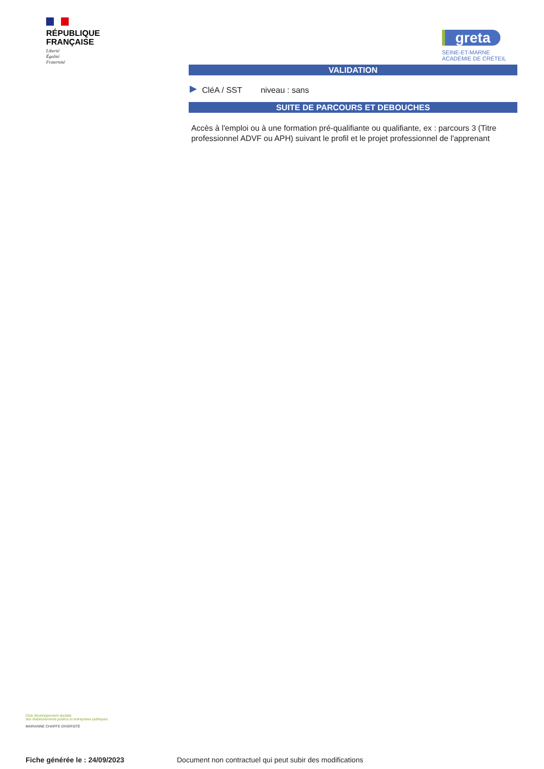RÉPUBLIQUE
FRANÇAISE
Liberté
Égalité
Fraternité
greta
SEINE-ET-MARNE
ACADÉMIE DE CRÉTEIL
VALIDATION
CléA / SST niveau : sans
SUITE DE PARCOURS ET DEBOUCHES
Accès à l'emploi ou à une formation pré-qualifiante ou qualifiante, ex : parcours 3 (Titre professionnel ADVF ou APH) suivant le profil et le projet professionnel de l'apprenant
Club développement durable
des établissements publics et entreprises publiques
MARIANNE CHARTE DIVERSITÉ
Fiche générée le : 24/09/2023 Document non contractuel qui peut subir des modifications